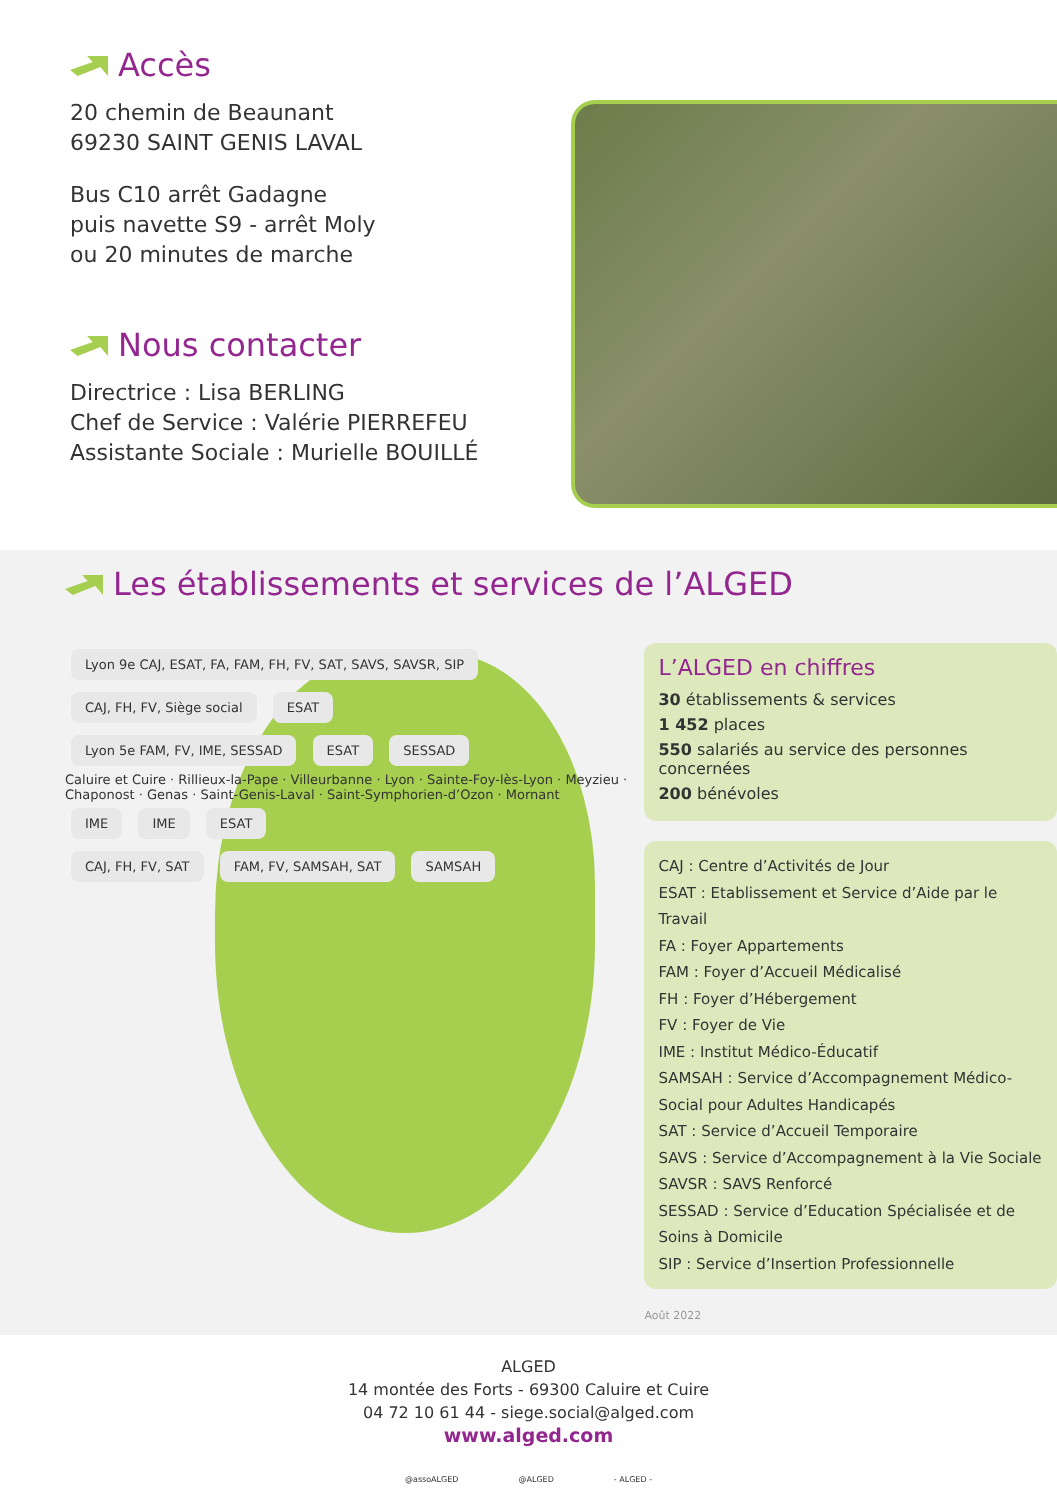Accès
20 chemin de Beaunant
69230 SAINT GENIS LAVAL
Bus C10 arrêt Gadagne
puis navette S9 - arrêt Moly
ou 20 minutes de marche
Nous contacter
Directrice : Lisa BERLING
Chef de Service : Valérie PIERREFEU
Assistante Sociale : Murielle BOUILLÉ
Les établissements et services de l’ALGED
Lyon 9e CAJ, ESAT, FA, FAM, FH, FV, SAT, SAVS, SAVSR, SIP CAJ, FH, FV, Siège social ESAT
Lyon 5e FAM, FV, IME, SESSAD ESAT SESSAD
Caluire et Cuire · Rillieux-la-Pape · Villeurbanne · Lyon · Sainte-Foy-lès-Lyon · Meyzieu · Chaponost · Genas · Saint-Genis-Laval · Saint-Symphorien-d’Ozon · Mornant
IME IME ESAT
CAJ, FH, FV, SAT FAM, FV, SAMSAH, SAT SAMSAH
L’ALGED en chiffres
30 établissements & services
1 452 places
550 salariés au service des personnes concernées
200 bénévoles
CAJ : Centre d’Activités de Jour
ESAT : Etablissement et Service d’Aide par le Travail
FA : Foyer Appartements
FAM : Foyer d’Accueil Médicalisé
FH : Foyer d’Hébergement
FV : Foyer de Vie
IME : Institut Médico-Éducatif
SAMSAH : Service d’Accompagnement Médico-Social pour Adultes Handicapés
SAT : Service d’Accueil Temporaire
SAVS : Service d’Accompagnement à la Vie Sociale
SAVSR : SAVS Renforcé
SESSAD : Service d’Education Spécialisée et de Soins à Domicile
SIP : Service d’Insertion Professionnelle
Août 2022
ALGED
14 montée des Forts - 69300 Caluire et Cuire
04 72 10 61 44 - siege.social@alged.com
www.alged.com
@assoALGED @ALGED - ALGED -